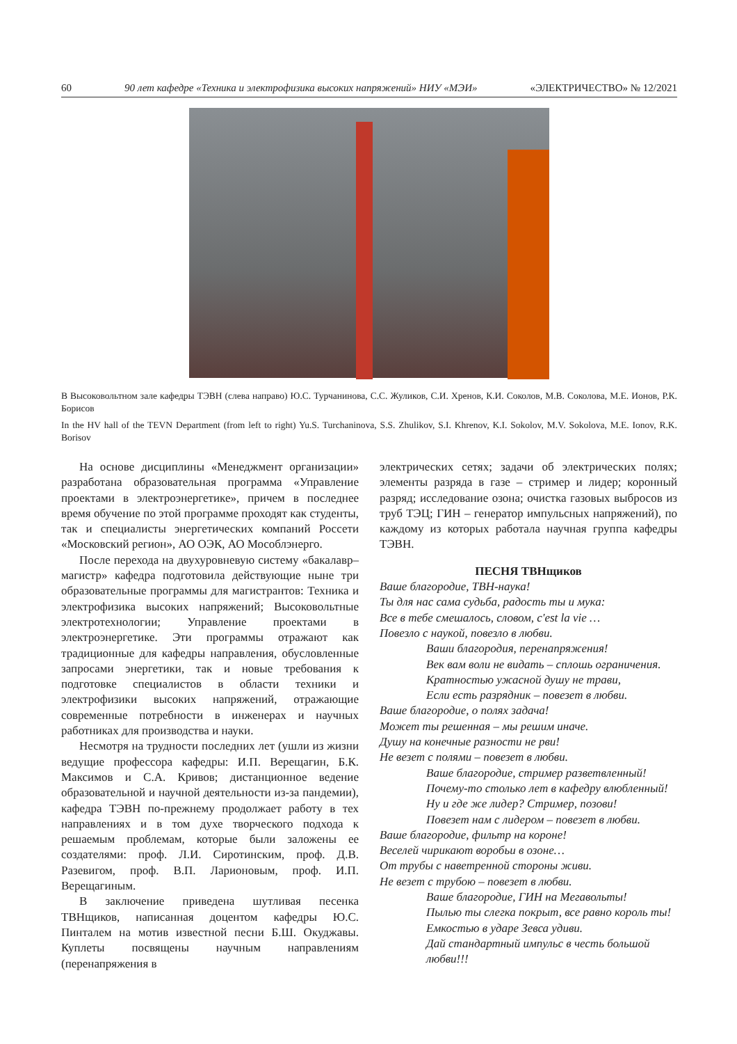60 90 лет кафедре «Техника и электрофизика высоких напряжений» НИУ «МЭИ» «ЭЛЕКТРИЧЕСТВО» № 12/2021
В Высоковольтном зале кафедры ТЭВН (слева направо) Ю.С. Турчанинова, С.С. Жуликов, С.И. Хренов, К.И. Соколов, М.В. Соколова, М.Е. Ионов, Р.К. Борисов
In the HV hall of the TEVN Department (from left to right) Yu.S. Turchaninova, S.S. Zhulikov, S.I. Khrenov, K.I. Sokolov, M.V. Sokolova, M.E. Ionov, R.K. Borisov
На основе дисциплины «Менеджмент организации» разработана образовательная программа «Управление проектами в электроэнергетике», причем в последнее время обучение по этой программе проходят как студенты, так и специалисты энергетических компаний Россети «Московский регион», АО ОЭК, АО Мособлэнерго.
После перехода на двухуровневую систему «бакалавр–магистр» кафедра подготовила действующие ныне три образовательные программы для магистрантов: Техника и электрофизика высоких напряжений; Высоковольтные электротехнологии; Управление проектами в электроэнергетике. Эти программы отражают как традиционные для кафедры направления, обусловленные запросами энергетики, так и новые требования к подготовке специалистов в области техники и электрофизики высоких напряжений, отражающие современные потребности в инженерах и научных работниках для производства и науки.
Несмотря на трудности последних лет (ушли из жизни ведущие профессора кафедры: И.П. Верещагин, Б.К. Максимов и С.А. Кривов; дистанционное ведение образовательной и научной деятельности из-за пандемии), кафедра ТЭВН по-прежнему продолжает работу в тех направлениях и в том духе творческого подхода к решаемым проблемам, которые были заложены ее создателями: проф. Л.И. Сиротинским, проф. Д.В. Разевигом, проф. В.П. Ларионовым, проф. И.П. Верещагиным.
В заключение приведена шутливая песенка ТВНщиков, написанная доцентом кафедры Ю.С. Пинталем на мотив известной песни Б.Ш. Окуджавы. Куплеты посвящены научным направлениям (перенапряжения в
электрических сетях; задачи об электрических полях; элементы разряда в газе – стример и лидер; коронный разряд; исследование озона; очистка газовых выбросов из труб ТЭЦ; ГИН – генератор импульсных напряжений), по каждому из которых работала научная группа кафедры ТЭВН.
ПЕСНЯ ТВНщиков
Ваше благородие, ТВН-наука!
Ты для нас сама судьба, радость ты и мука:
Все в тебе смешалось, словом, c'est la vie …
Повезло с наукой, повезло в любви.
Ваши благородия, перенапряжения!
Век вам воли не видать – сплошь ограничения.
Кратностью ужасной душу не трави,
Если есть разрядник – повезет в любви.
Ваше благородие, о полях задача!
Может ты решенная – мы решим иначе.
Душу на конечные разности не рви!
Не везет с полями – повезет в любви.
Ваше благородие, стример разветвленный!
Почему-то столько лет в кафедру влюбленный!
Ну и где же лидер? Стример, позови!
Повезет нам с лидером – повезет в любви.
Ваше благородие, фильтр на короне!
Веселей чирикают воробьи в озоне…
От трубы с наветренной стороны живи.
Не везет с трубою – повезет в любви.
Ваше благородие, ГИН на Мегавольты!
Пылью ты слегка покрыт, все равно король ты!
Емкостью в ударе Зевса удиви.
Дай стандартный импульс в честь большой любви!!!